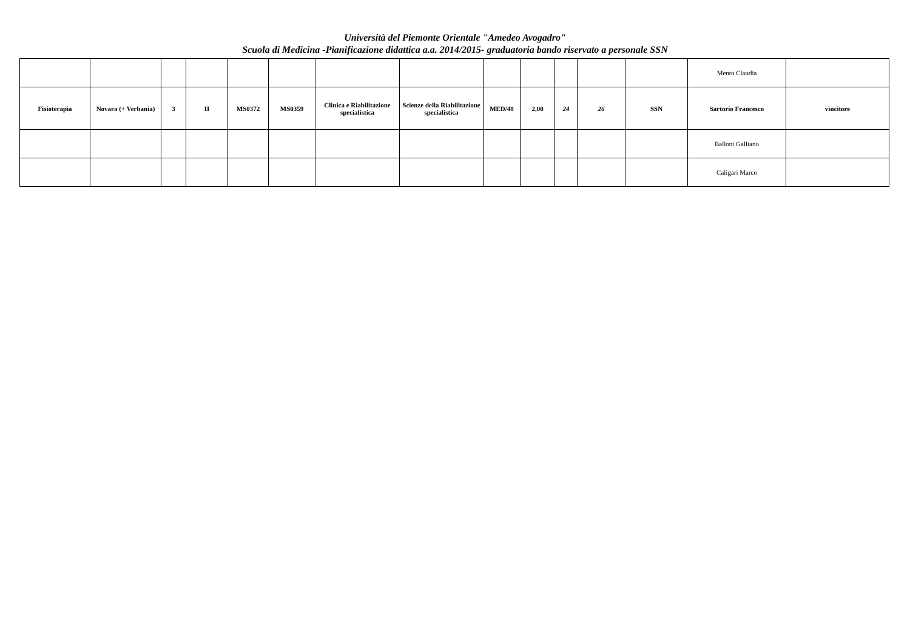Università del Piemonte Orientale "Amedeo Avogadro"
Scuola di Medicina -Pianificazione didattica a.a. 2014/2015- graduatoria bando riservato a personale SSN
| | | | | | | | | | | | | | Mento Claudia | |
| Fisioterapia | Novara (+ Verbania) | 3 | II | MS0372 | MS0359 | Clinica e Riabilitazione specialistica | Scienze della Riabilitazione specialistica | MED/48 | 2,00 | 24 | 26 | SSN | Sartorio Francesco | vincitore |
| | | | | | | | | | | | | | Balloni Galliano | |
| | | | | | | | | | | | | | Caligari Marco | |